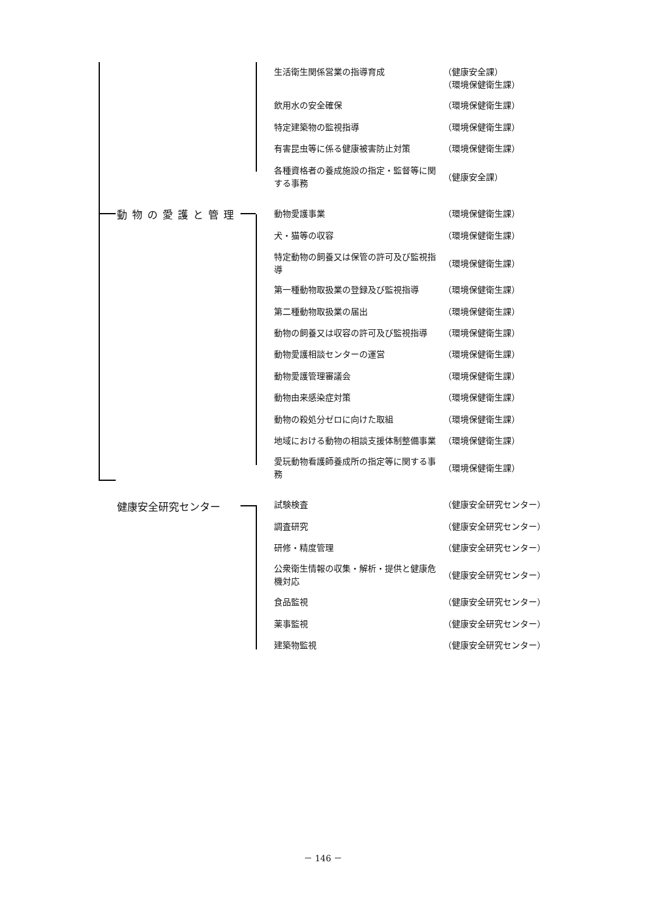動物の愛護と管理
健康安全研究センター
生活衛生関係営業の指導育成 （健康安全課）
（環境保健衛生課）
飲用水の安全確保 （環境保健衛生課）
特定建築物の監視指導 （環境保健衛生課）
有害昆虫等に係る健康被害防止対策 （環境保健衛生課）
各種資格者の養成施設の指定・監督等に関する事務
（健康安全課）
動物愛護事業 （環境保健衛生課）
犬・猫等の収容 （環境保健衛生課）
特定動物の飼養又は保管の許可及び監視指導
（環境保健衛生課）
第一種動物取扱業の登録及び監視指導 （環境保健衛生課）
第二種動物取扱業の届出 （環境保健衛生課）
動物の飼養又は収容の許可及び監視指導 （環境保健衛生課）
動物愛護相談センターの運営 （環境保健衛生課）
動物愛護管理審議会 （環境保健衛生課）
動物由来感染症対策 （環境保健衛生課）
動物の殺処分ゼロに向けた取組 （環境保健衛生課）
地域における動物の相談支援体制整備事業 （環境保健衛生課）
愛玩動物看護師養成所の指定等に関する事務
（環境保健衛生課）
試験検査 （健康安全研究センター）
調査研究 （健康安全研究センター）
研修・精度管理 （健康安全研究センター）
公衆衛生情報の収集・解析・提供と健康危機対応
（健康安全研究センター）
食品監視 （健康安全研究センター）
薬事監視 （健康安全研究センター）
建築物監視 （健康安全研究センター）
－ 146 －